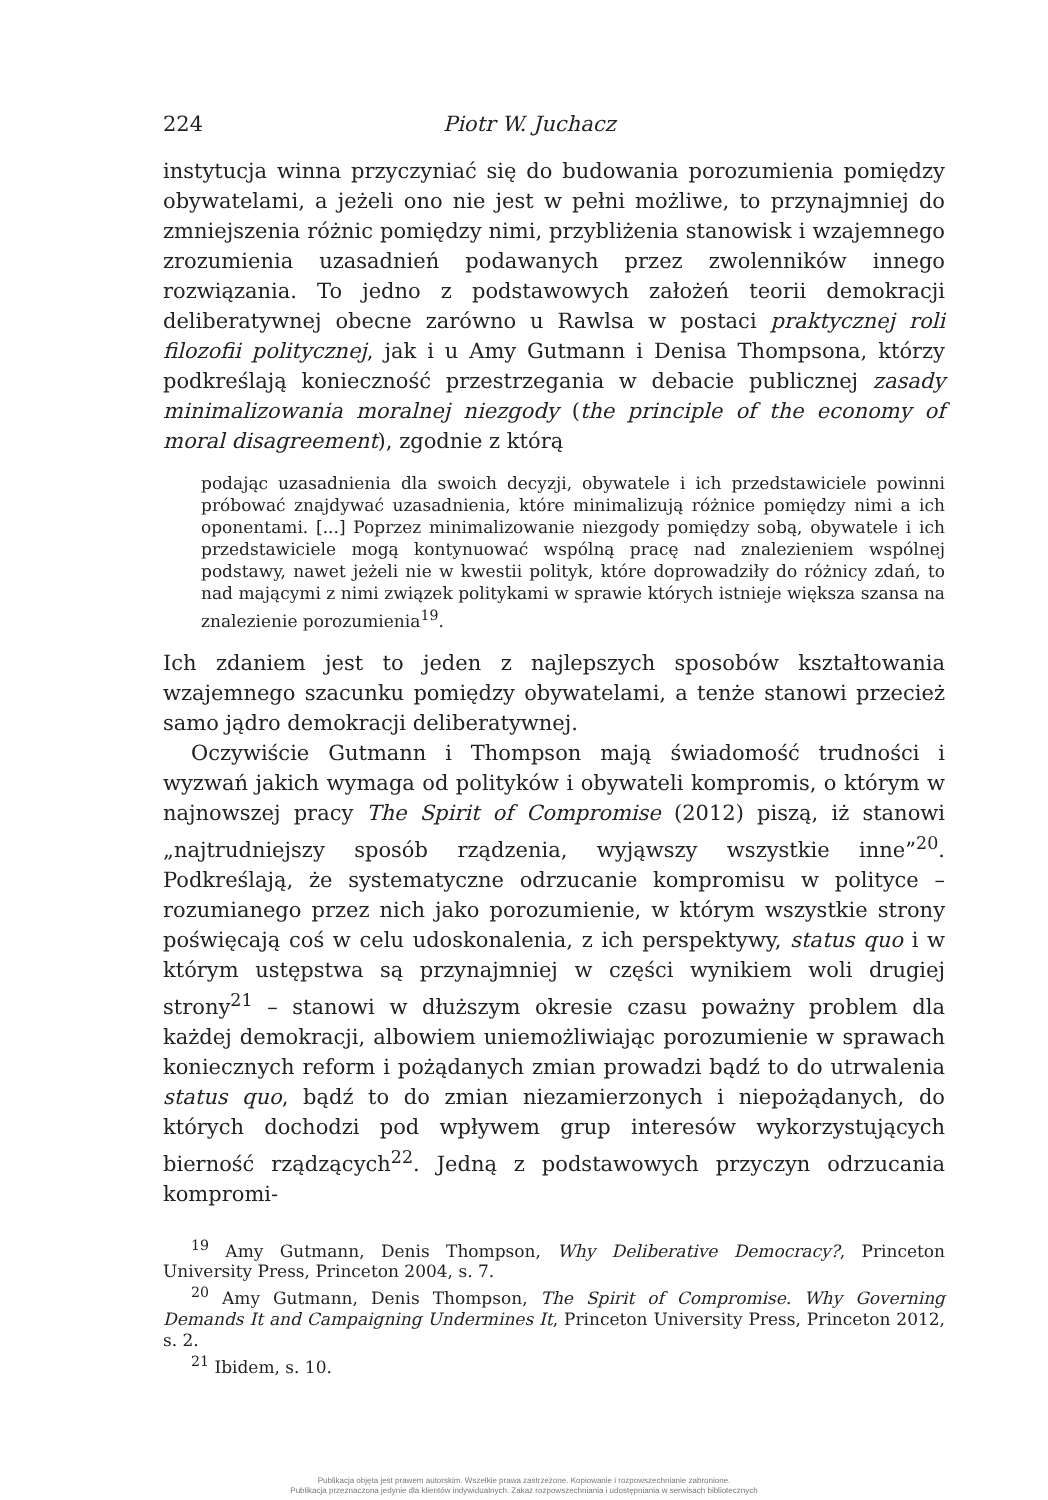224 Piotr W. Juchacz
instytucja winna przyczyniać się do budowania porozumienia pomiędzy obywatelami, a jeżeli ono nie jest w pełni możliwe, to przynajmniej do zmniejszenia różnic pomiędzy nimi, przybliżenia stanowisk i wzajemnego zrozumienia uzasadnień podawanych przez zwolenników innego rozwiązania. To jedno z podstawowych założeń teorii demokracji deliberatywnej obecne zarówno u Rawlsa w postaci praktycznej roli filozofii politycznej, jak i u Amy Gutmann i Denisa Thompsona, którzy podkreślają konieczność przestrzegania w debacie publicznej zasady minimalizowania moralnej niezgody (the principle of the economy of moral disagreement), zgodnie z którą
podając uzasadnienia dla swoich decyzji, obywatele i ich przedstawiciele powinni próbować znajdywać uzasadnienia, które minimalizują różnice pomiędzy nimi a ich oponentami. [...] Poprzez minimalizowanie niezgody pomiędzy sobą, obywatele i ich przedstawiciele mogą kontynuować wspólną pracę nad znalezieniem wspólnej podstawy, nawet jeżeli nie w kwestii polityk, które doprowadziły do różnicy zdań, to nad mającymi z nimi związek politykami w sprawie których istnieje większa szansa na znalezienie porozumienia<sup>19</sup>.
Ich zdaniem jest to jeden z najlepszych sposobów kształtowania wzajemnego szacunku pomiędzy obywatelami, a tenże stanowi przecież samo jądro demokracji deliberatywnej.
Oczywiście Gutmann i Thompson mają świadomość trudności i wyzwań jakich wymaga od polityków i obywateli kompromis, o którym w najnowszej pracy The Spirit of Compromise (2012) piszą, iż stanowi „najtrudniejszy sposób rządzenia, wyjąwszy wszystkie inne”<sup>20</sup>. Podkreślają, że systematyczne odrzucanie kompromisu w polityce – rozumianego przez nich jako porozumienie, w którym wszystkie strony poświęcają coś w celu udoskonalenia, z ich perspektywy, status quo i w którym ustępstwa są przynajmniej w części wynikiem woli drugiej strony<sup>21</sup> – stanowi w dłuższym okresie czasu poważny problem dla każdej demokracji, albowiem uniemożliwiając porozumienie w sprawach koniecznych reform i pożądanych zmian prowadzi bądź to do utrwalenia status quo, bądź to do zmian niezamierzonych i niepożądanych, do których dochodzi pod wpływem grup interesów wykorzystujących bierność rządzących<sup>22</sup>. Jedną z podstawowych przyczyn odrzucania kompromi-
<sup>19</sup> Amy Gutmann, Denis Thompson, Why Deliberative Democracy?, Princeton University Press, Princeton 2004, s. 7.
<sup>20</sup> Amy Gutmann, Denis Thompson, The Spirit of Compromise. Why Governing Demands It and Campaigning Undermines It, Princeton University Press, Princeton 2012, s. 2.
<sup>21</sup> Ibidem, s. 10.
Publikacja objęta jest prawem autorskim. Wszelkie prawa zastrzeżone. Kopiowanie i rozpowszechnianie zabronione.
Publikacja przeznaczona jedynie dla klientów indywidualnych. Zakaz rozpowszechniania i udostępniania w serwisach bibliotecznych